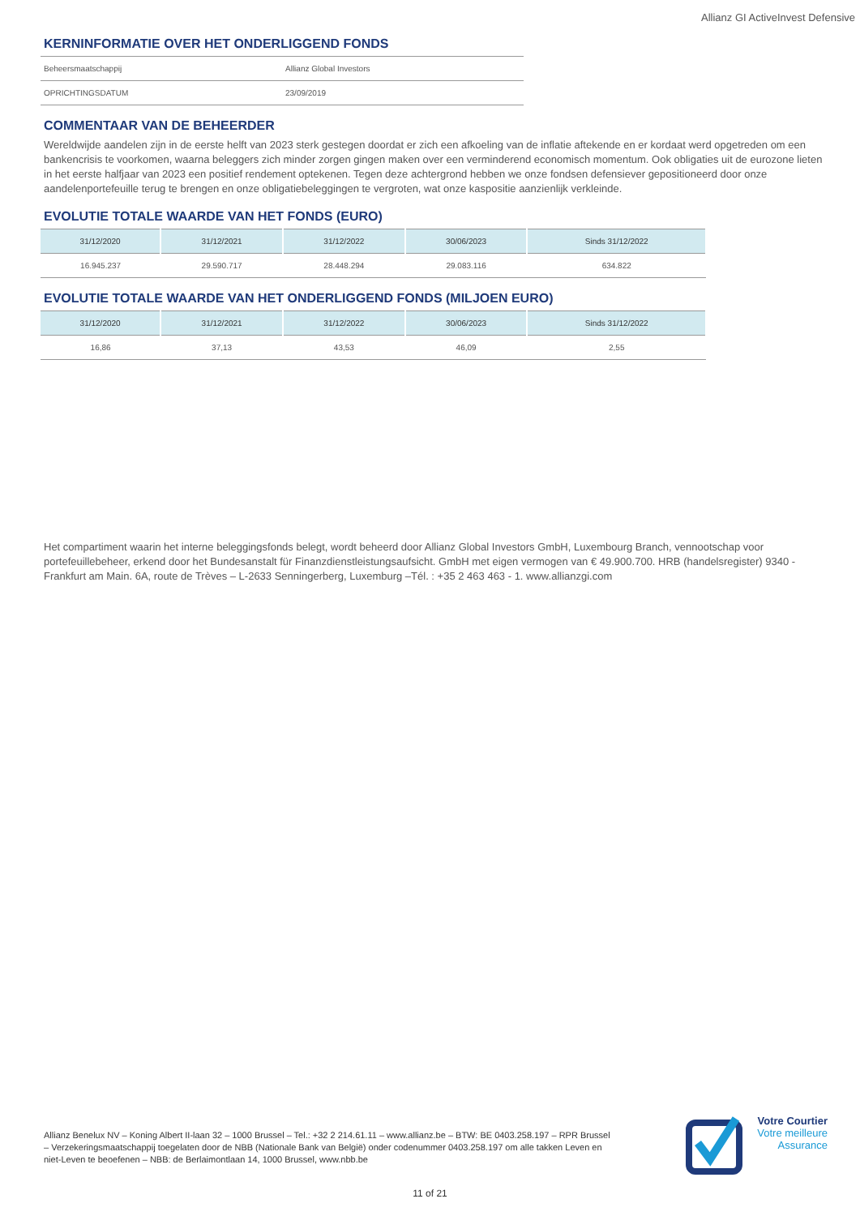Allianz GI ActiveInvest Defensive
KERNINFORMATIE OVER HET ONDERLIGGEND FONDS
| Beheersmaatschappij | Allianz Global Investors |
| OPRICHTINGSDATUM | 23/09/2019 |
COMMENTAAR VAN DE BEHEERDER
Wereldwijde aandelen zijn in de eerste helft van 2023 sterk gestegen doordat er zich een afkoeling van de inflatie aftekende en er kordaat werd opgetreden om een bankencrisis te voorkomen, waarna beleggers zich minder zorgen gingen maken over een verminderend economisch momentum. Ook obligaties uit de eurozone lieten in het eerste halfjaar van 2023 een positief rendement optekenen. Tegen deze achtergrond hebben we onze fondsen defensiever gepositioneerd door onze aandelenportefeuille terug te brengen en onze obligatiebeleggingen te vergroten, wat onze kaspositie aanzienlijk verkleinde.
EVOLUTIE TOTALE WAARDE VAN HET FONDS (EURO)
| 31/12/2020 | 31/12/2021 | 31/12/2022 | 30/06/2023 | Sinds 31/12/2022 |
| --- | --- | --- | --- | --- |
| 16.945.237 | 29.590.717 | 28.448.294 | 29.083.116 | 634.822 |
EVOLUTIE TOTALE WAARDE VAN HET ONDERLIGGEND FONDS (MILJOEN EURO)
| 31/12/2020 | 31/12/2021 | 31/12/2022 | 30/06/2023 | Sinds 31/12/2022 |
| --- | --- | --- | --- | --- |
| 16,86 | 37,13 | 43,53 | 46,09 | 2,55 |
Het compartiment waarin het interne beleggingsfonds belegt, wordt beheerd door Allianz Global Investors GmbH, Luxembourg Branch, vennootschap voor portefeuillebeheer, erkend door het Bundesanstalt für Finanzdienstleistungsaufsicht. GmbH met eigen vermogen van € 49.900.700. HRB (handelsregister) 9340 - Frankfurt am Main. 6A, route de Trèves – L-2633 Senningerberg, Luxemburg –Tél. : +35 2 463 463 - 1. www.allianzgi.com
Allianz Benelux NV – Koning Albert II-laan 32 – 1000 Brussel – Tel.: +32 2 214.61.11 – www.allianz.be – BTW: BE 0403.258.197 – RPR Brussel – Verzekeringsmaatschappij toegelaten door de NBB (Nationale Bank van België) onder codenummer 0403.258.197 om alle takken Leven en niet-Leven te beoefenen – NBB: de Berlaimontlaan 14, 1000 Brussel, www.nbb.be
Votre Courtier
Votre meilleure
Assurance
11 of 21